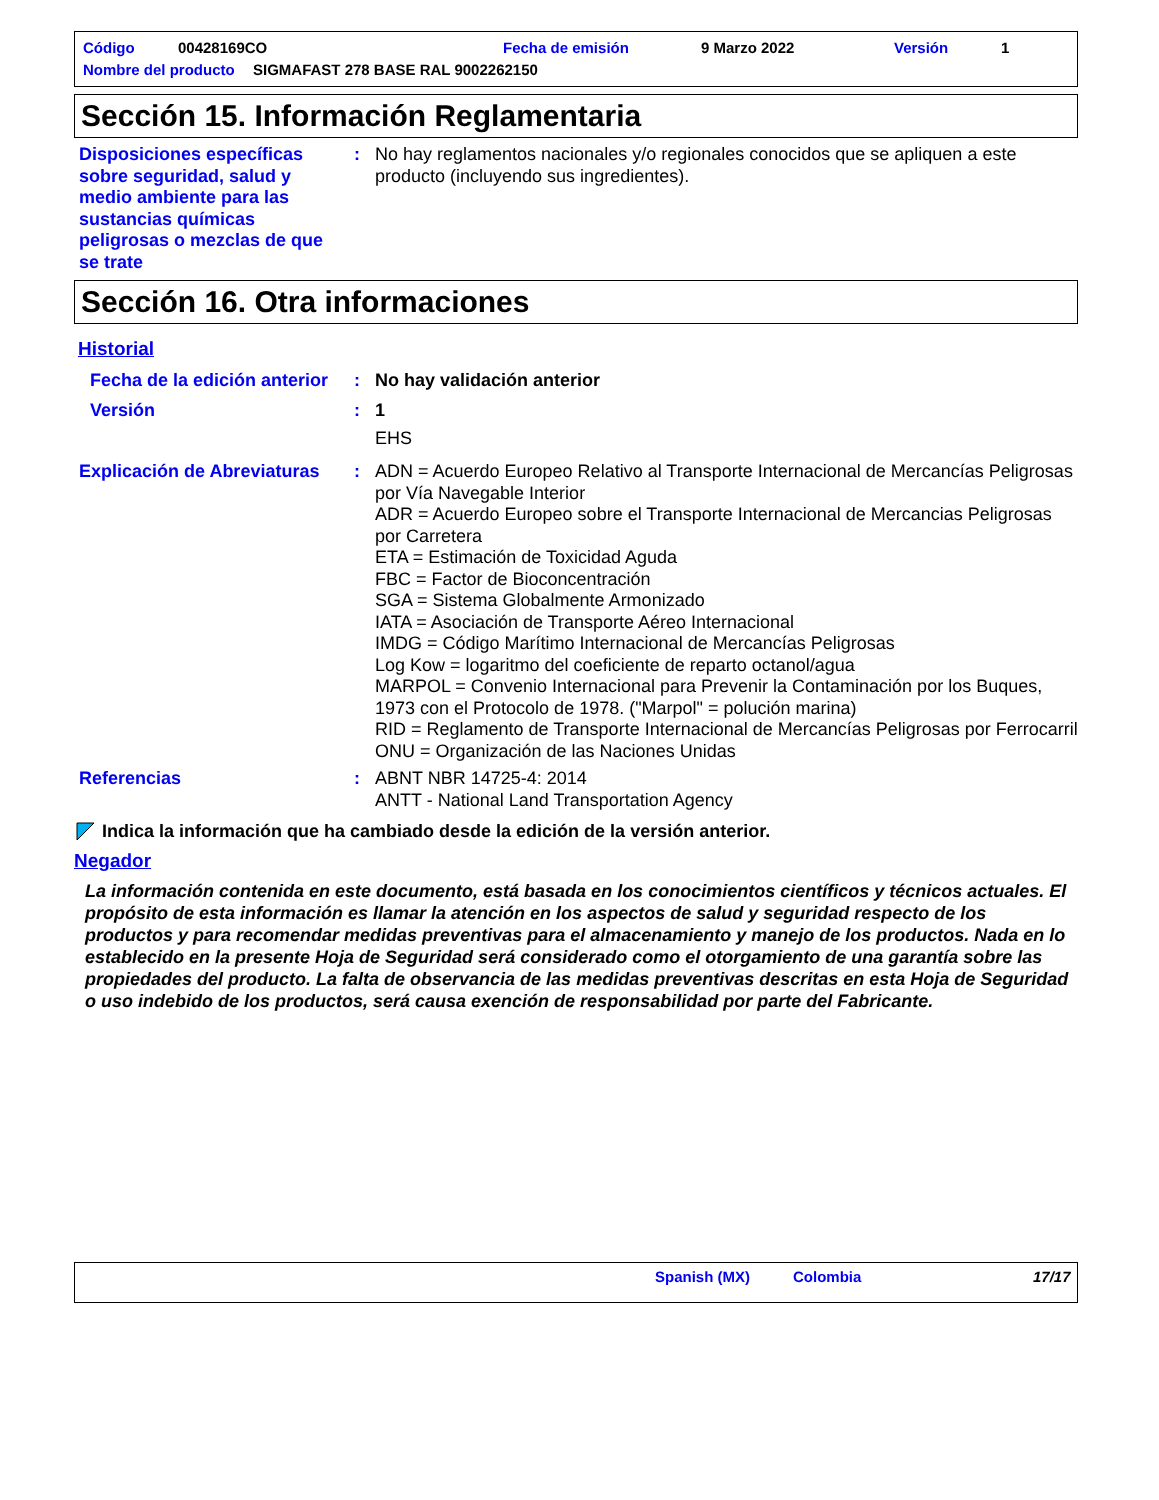Código 00428169CO Fecha de emisión 9 Marzo 2022 Versión 1
Nombre del producto SIGMAFAST 278 BASE RAL 9002262150
Sección 15. Información Reglamentaria
Disposiciones específicas sobre seguridad, salud y medio ambiente para las sustancias químicas peligrosas o mezclas de que se trate
: No hay reglamentos nacionales y/o regionales conocidos que se apliquen a este producto (incluyendo sus ingredientes).
Sección 16. Otra informaciones
Historial
Fecha de la edición anterior
: No hay validación anterior
Versión : 1
EHS
Explicación de Abreviaturas
: ADN = Acuerdo Europeo Relativo al Transporte Internacional de Mercancías Peligrosas por Vía Navegable Interior
ADR = Acuerdo Europeo sobre el Transporte Internacional de Mercancias Peligrosas por Carretera
ETA = Estimación de Toxicidad Aguda
FBC = Factor de Bioconcentración
SGA = Sistema Globalmente Armonizado
IATA = Asociación de Transporte Aéreo Internacional
IMDG = Código Marítimo Internacional de Mercancías Peligrosas
Log Kow = logaritmo del coeficiente de reparto octanol/agua
MARPOL = Convenio Internacional para Prevenir la Contaminación por los Buques, 1973 con el Protocolo de 1978. ("Marpol" = polución marina)
RID = Reglamento de Transporte Internacional de Mercancías Peligrosas por Ferrocarril
ONU = Organización de las Naciones Unidas
Referencias : ABNT NBR 14725-4: 2014
ANTT - National Land Transportation Agency
Indica la información que ha cambiado desde la edición de la versión anterior.
Negador
La información contenida en este documento, está basada en los conocimientos científicos y técnicos actuales. El propósito de esta información es llamar la atención en los aspectos de salud y seguridad respecto de los productos y para recomendar medidas preventivas para el almacenamiento y manejo de los productos. Nada en lo establecido en la presente Hoja de Seguridad será considerado como el otorgamiento de una garantía sobre las propiedades del producto. La falta de observancia de las medidas preventivas descritas en esta Hoja de Seguridad o uso indebido de los productos, será causa exención de responsabilidad por parte del Fabricante.
Spanish (MX) Colombia 17/17